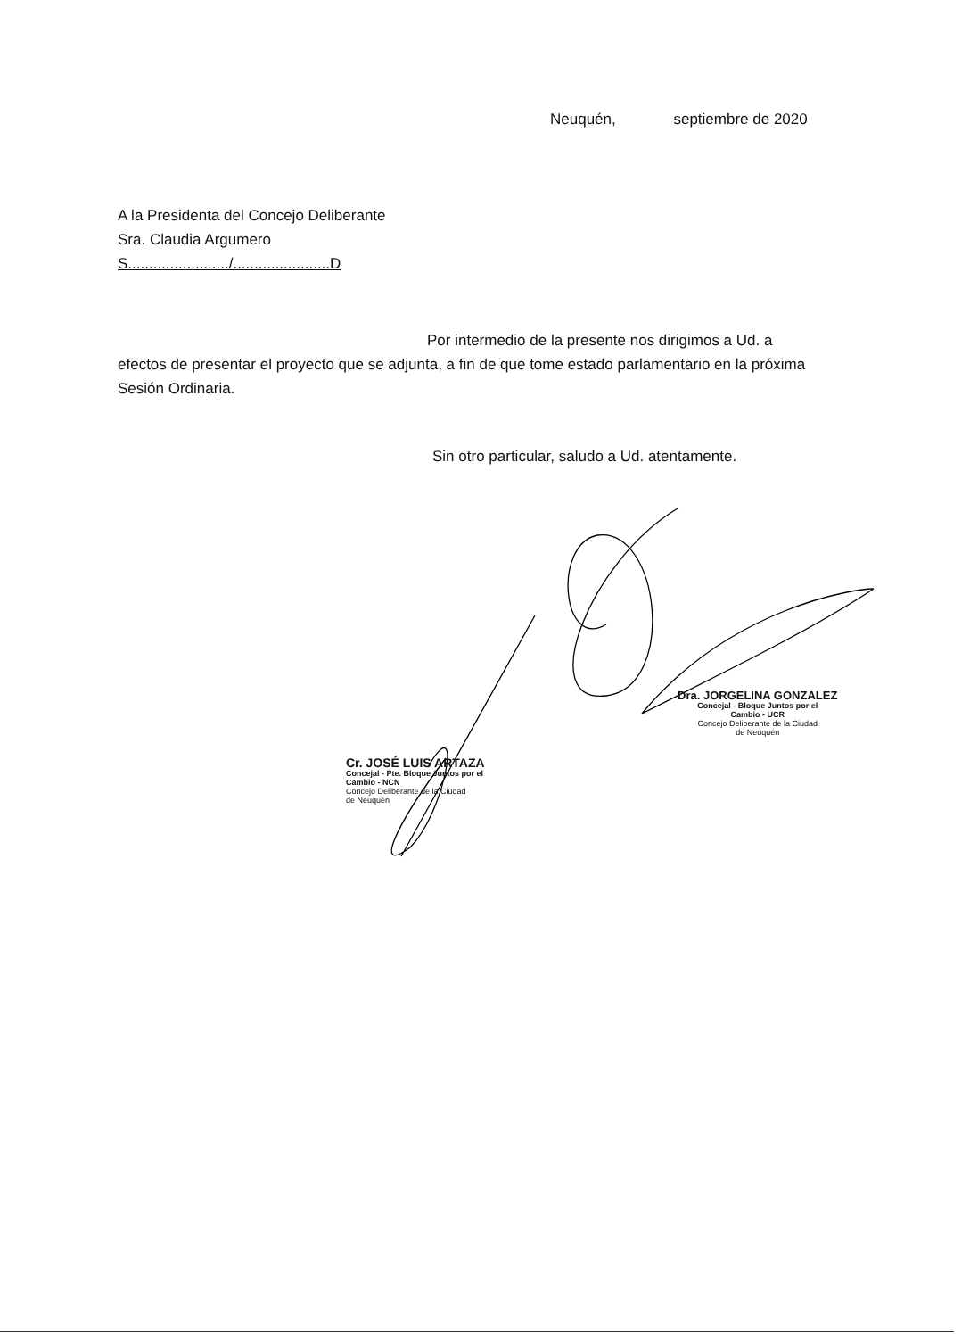Neuquén, septiembre de 2020
A la Presidenta del Concejo Deliberante
Sra. Claudia Argumero
S......................../.......................D
Por intermedio de la presente nos dirigimos a Ud. a
efectos de presentar el proyecto que se adjunta, a fin de que tome estado parlamentario en la próxima Sesión Ordinaria.
Sin otro particular, saludo a Ud. atentamente.
Dra. JORGELINA GONZALEZ
Concejal - Bloque Juntos por el
Cambio - UCR
Concejo Deliberante de la Ciudad
de Neuquén
Cr. JOSÉ LUIS ARTAZA
Concejal - Pte. Bloque Juntos por el
Cambio - NCN
Concejo Deliberante de la Ciudad
de Neuquén